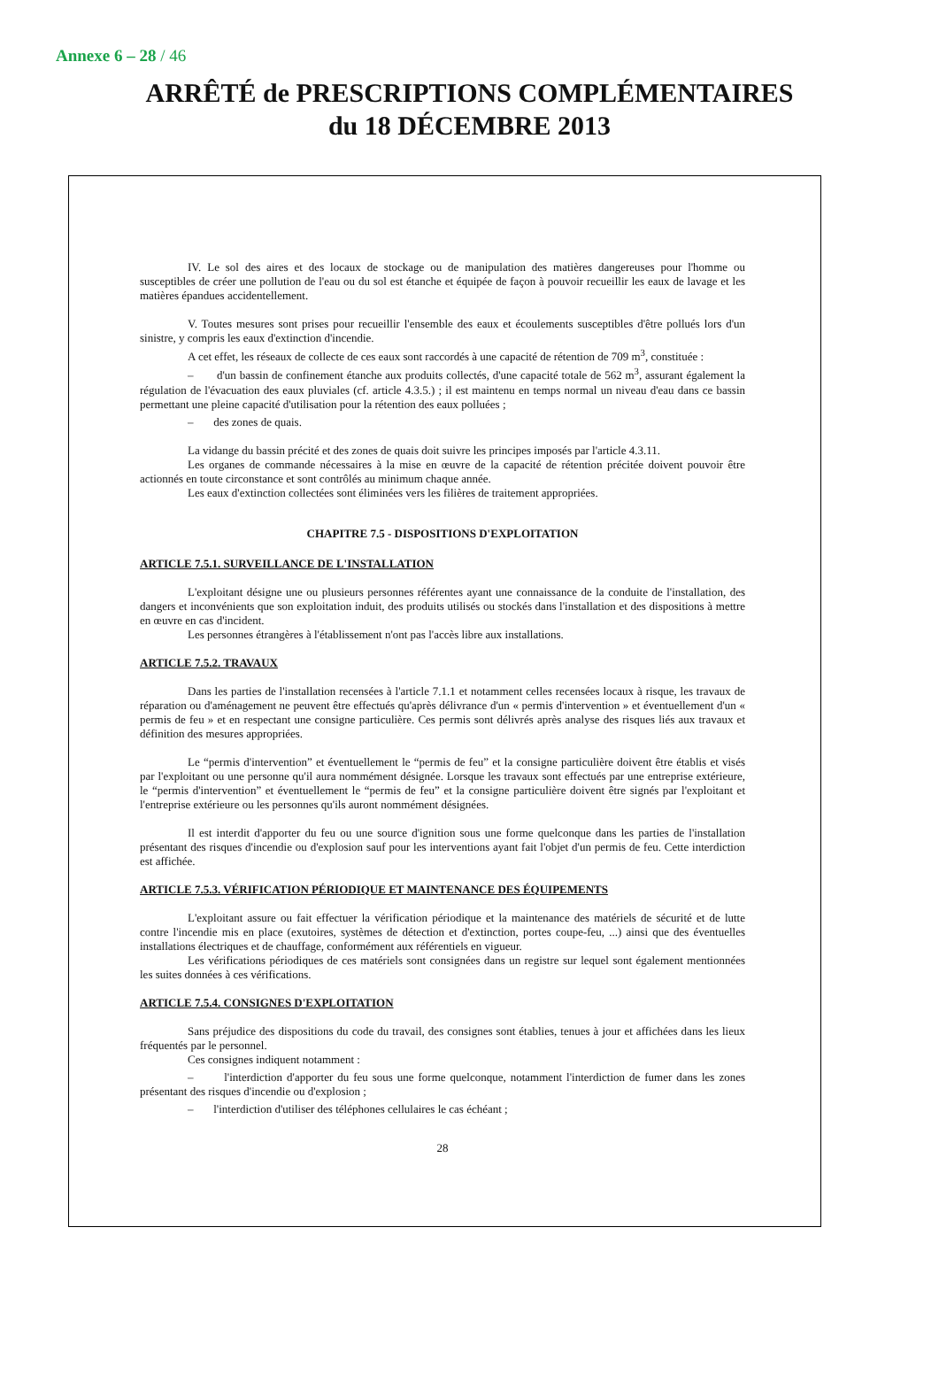Annexe 6 – 28 / 46
ARRÊTÉ de PRESCRIPTIONS COMPLÉMENTAIRES
du 18 DÉCEMBRE 2013
IV. Le sol des aires et des locaux de stockage ou de manipulation des matières dangereuses pour l'homme ou susceptibles de créer une pollution de l'eau ou du sol est étanche et équipée de façon à pouvoir recueillir les eaux de lavage et les matières épandues accidentellement.
V. Toutes mesures sont prises pour recueillir l'ensemble des eaux et écoulements susceptibles d'être pollués lors d'un sinistre, y compris les eaux d'extinction d'incendie.
A cet effet, les réseaux de collecte de ces eaux sont raccordés à une capacité de rétention de 709 m<sup>3</sup>, constituée :
– d'un bassin de confinement étanche aux produits collectés, d'une capacité totale de 562 m<sup>3</sup>, assurant également la régulation de l'évacuation des eaux pluviales (cf. article 4.3.5.) ; il est maintenu en temps normal un niveau d'eau dans ce bassin permettant une pleine capacité d'utilisation pour la rétention des eaux polluées ;
– des zones de quais.
La vidange du bassin précité et des zones de quais doit suivre les principes imposés par l'article 4.3.11.
Les organes de commande nécessaires à la mise en œuvre de la capacité de rétention précitée doivent pouvoir être actionnés en toute circonstance et sont contrôlés au minimum chaque année.
Les eaux d'extinction collectées sont éliminées vers les filières de traitement appropriées.
CHAPITRE 7.5 - DISPOSITIONS D'EXPLOITATION
ARTICLE 7.5.1. SURVEILLANCE DE L'INSTALLATION
L'exploitant désigne une ou plusieurs personnes référentes ayant une connaissance de la conduite de l'installation, des dangers et inconvénients que son exploitation induit, des produits utilisés ou stockés dans l'installation et des dispositions à mettre en œuvre en cas d'incident.
Les personnes étrangères à l'établissement n'ont pas l'accès libre aux installations.
ARTICLE 7.5.2. TRAVAUX
Dans les parties de l'installation recensées à l'article 7.1.1 et notamment celles recensées locaux à risque, les travaux de réparation ou d'aménagement ne peuvent être effectués qu'après délivrance d'un « permis d'intervention » et éventuellement d'un « permis de feu » et en respectant une consigne particulière. Ces permis sont délivrés après analyse des risques liés aux travaux et définition des mesures appropriées.
Le “permis d'intervention” et éventuellement le “permis de feu” et la consigne particulière doivent être établis et visés par l'exploitant ou une personne qu'il aura nommément désignée. Lorsque les travaux sont effectués par une entreprise extérieure, le “permis d'intervention” et éventuellement le “permis de feu” et la consigne particulière doivent être signés par l'exploitant et l'entreprise extérieure ou les personnes qu'ils auront nommément désignées.
Il est interdit d'apporter du feu ou une source d'ignition sous une forme quelconque dans les parties de l'installation présentant des risques d'incendie ou d'explosion sauf pour les interventions ayant fait l'objet d'un permis de feu. Cette interdiction est affichée.
ARTICLE 7.5.3. VÉRIFICATION PÉRIODIQUE ET MAINTENANCE DES ÉQUIPEMENTS
L'exploitant assure ou fait effectuer la vérification périodique et la maintenance des matériels de sécurité et de lutte contre l'incendie mis en place (exutoires, systèmes de détection et d'extinction, portes coupe-feu, ...) ainsi que des éventuelles installations électriques et de chauffage, conformément aux référentiels en vigueur.
Les vérifications périodiques de ces matériels sont consignées dans un registre sur lequel sont également mentionnées les suites données à ces vérifications.
ARTICLE 7.5.4. CONSIGNES D'EXPLOITATION
Sans préjudice des dispositions du code du travail, des consignes sont établies, tenues à jour et affichées dans les lieux fréquentés par le personnel.
Ces consignes indiquent notamment :
– l'interdiction d'apporter du feu sous une forme quelconque, notamment l'interdiction de fumer dans les zones présentant des risques d'incendie ou d'explosion ;
– l'interdiction d'utiliser des téléphones cellulaires le cas échéant ;
28